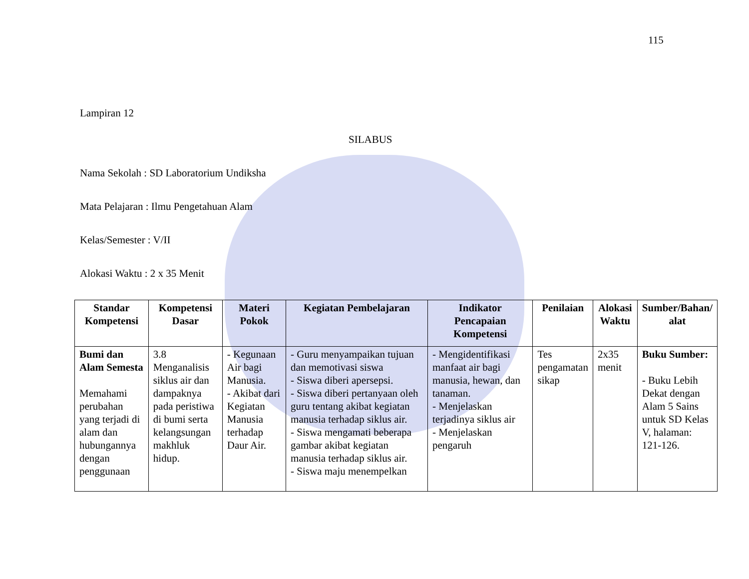115
Lampiran 12
SILABUS
Nama Sekolah : SD Laboratorium Undiksha
Mata Pelajaran : Ilmu Pengetahuan Alam
Kelas/Semester : V/II
Alokasi Waktu : 2 x 35 Menit
| Standar Kompetensi | Kompetensi Dasar | Materi Pokok | Kegiatan Pembelajaran | Indikator Pencapaian Kompetensi | Penilaian | Alokasi Waktu | Sumber/Bahan/ alat |
| --- | --- | --- | --- | --- | --- | --- | --- |
| Bumi dan Alam Semesta Memahami perubahan yang terjadi di alam dan hubungannya dengan penggunaan | 3.8 Menganalisis siklus air dan dampaknya pada peristiwa di bumi serta kelangsungan makhluk hidup. | - Kegunaan Air bagi Manusia. - Akibat dari Kegiatan Manusia terhadap Daur Air. | - Guru menyampaikan tujuan dan memotivasi siswa - Siswa diberi apersepsi. - Siswa diberi pertanyaan oleh guru tentang akibat kegiatan manusia terhadap siklus air. - Siswa mengamati beberapa gambar akibat kegiatan manusia terhadap siklus air. - Siswa maju menempelkan | - Mengidentifikasi manfaat air bagi manusia, hewan, dan tanaman. - Menjelaskan terjadinya siklus air - Menjelaskan pengaruh | Tes pengamatan sikap | 2x35 menit | Buku Sumber: - Buku Lebih Dekat dengan Alam 5 Sains untuk SD Kelas V, halaman: 121-126. |